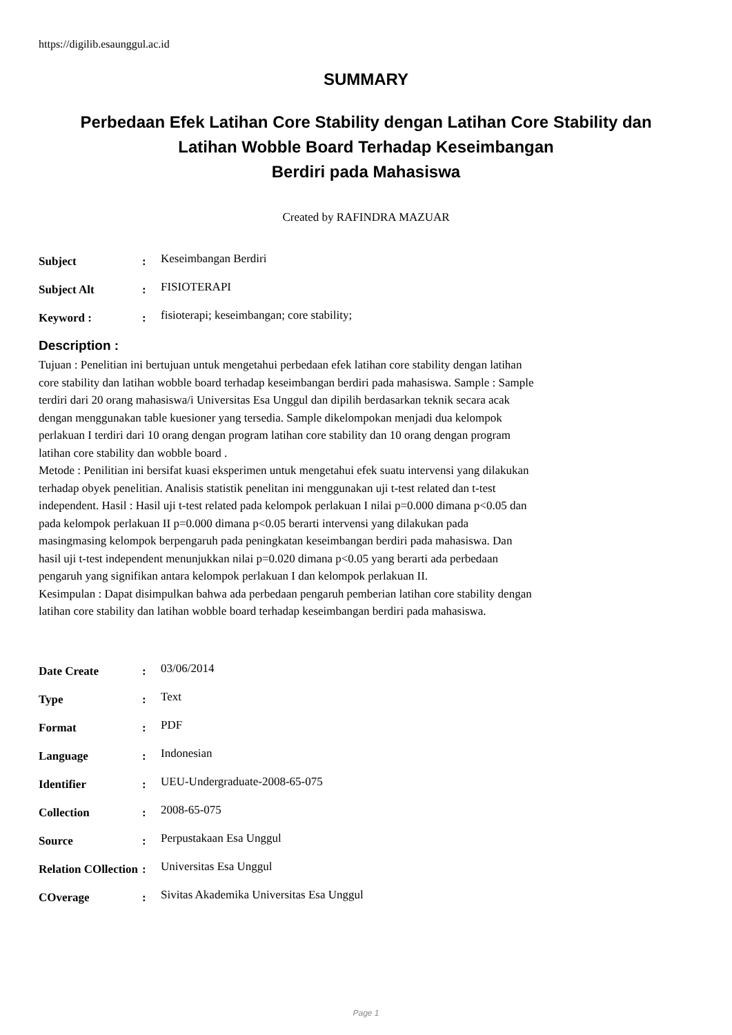https://digilib.esaunggul.ac.id
SUMMARY
Perbedaan Efek Latihan Core Stability dengan Latihan Core Stability dan
Latihan Wobble Board Terhadap Keseimbangan
Berdiri pada Mahasiswa
Created by RAFINDRA MAZUAR
Subject :
Keseimbangan Berdiri
Subject Alt :
FISIOTERAPI
Keyword : :
fisioterapi; keseimbangan; core stability;
Description :
Tujuan : Penelitian ini bertujuan untuk mengetahui perbedaan efek latihan core stability dengan latihan core stability dan latihan wobble board terhadap keseimbangan berdiri pada mahasiswa. Sample : Sample terdiri dari 20 orang mahasiswa/i Universitas Esa Unggul dan dipilih berdasarkan teknik secara acak dengan menggunakan table kuesioner yang tersedia. Sample dikelompokan menjadi dua kelompok perlakuan I terdiri dari 10 orang dengan program latihan core stability dan 10 orang dengan program latihan core stability dan wobble board .
Metode : Penilitian ini bersifat kuasi eksperimen untuk mengetahui efek suatu intervensi yang dilakukan terhadap obyek penelitian. Analisis statistik penelitan ini menggunakan uji t-test related dan t-test independent. Hasil : Hasil uji t-test related pada kelompok perlakuan I nilai p=0.000 dimana p<0.05 dan pada kelompok perlakuan II p=0.000 dimana p<0.05 berarti intervensi yang dilakukan pada masingmasing kelompok berpengaruh pada peningkatan keseimbangan berdiri pada mahasiswa. Dan hasil uji t-test independent menunjukkan nilai p=0.020 dimana p<0.05 yang berarti ada perbedaan pengaruh yang signifikan antara kelompok perlakuan I dan kelompok perlakuan II.
Kesimpulan : Dapat disimpulkan bahwa ada perbedaan pengaruh pemberian latihan core stability dengan latihan core stability dan latihan wobble board terhadap keseimbangan berdiri pada mahasiswa.
Date Create :
03/06/2014
Type :
Text
Format :
PDF
Language :
Indonesian
Identifier :
UEU-Undergraduate-2008-65-075
Collection :
2008-65-075
Source :
Perpustakaan Esa Unggul
Relation COllection
:
Universitas Esa Unggul
COverage :
Sivitas Akademika Universitas Esa Unggul
Page 1